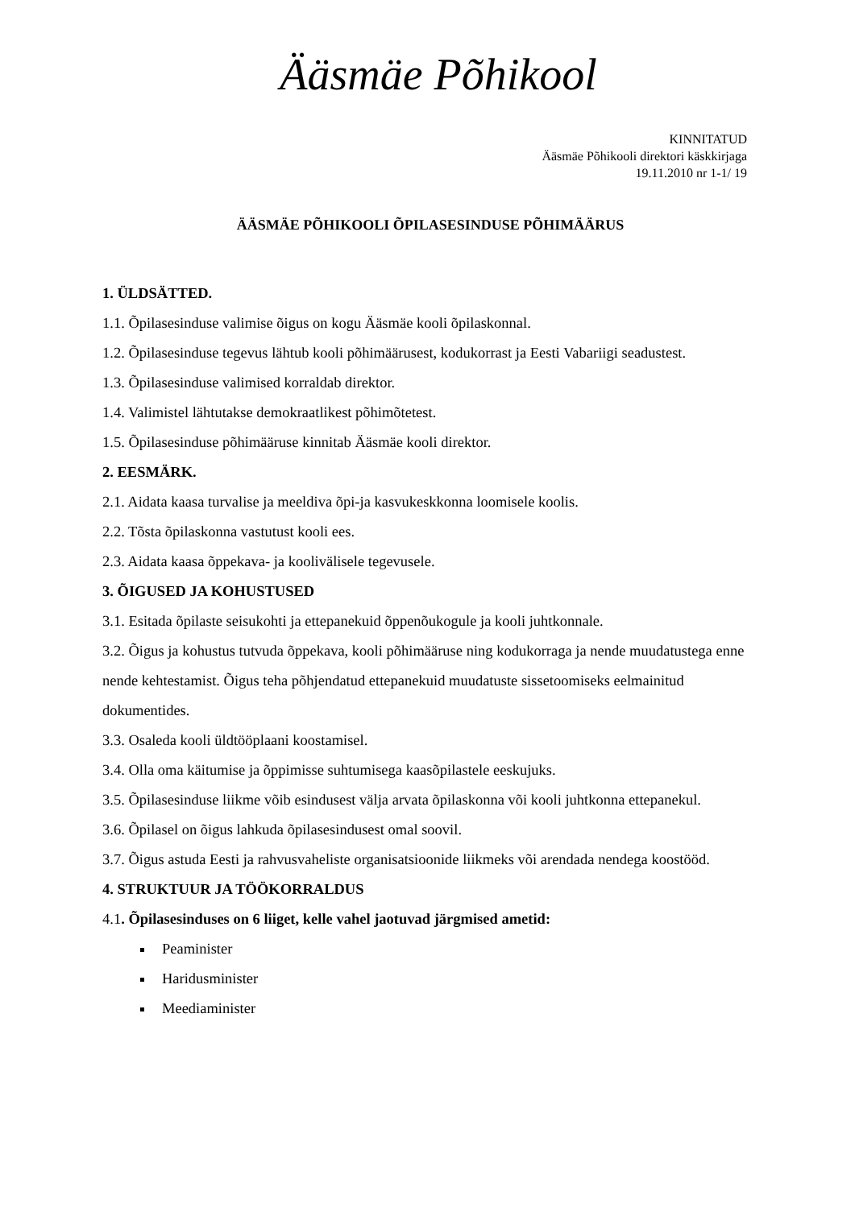Ääsmäe Põhikool
KINNITATUD
Ääsmäe Põhikooli direktori käskkirjaga
19.11.2010 nr 1-1/ 19
ÄÄSMÄE PÕHIKOOLI ÕPILASESINDUSE PÕHIMÄÄRUS
1. ÜLDSÄTTED.
1.1. Õpilasesinduse valimise õigus on kogu Ääsmäe kooli õpilaskonnal.
1.2. Õpilasesinduse tegevus lähtub kooli põhimäärusest, kodukorrast ja Eesti Vabariigi seadustest.
1.3. Õpilasesinduse valimised korraldab direktor.
1.4. Valimistel lähtutakse demokraatlikest põhimõtetest.
1.5. Õpilasesinduse põhimääruse kinnitab Ääsmäe kooli direktor.
2. EESMÄRK.
2.1. Aidata kaasa turvalise ja meeldiva õpi-ja kasvukeskkonna loomisele koolis.
2.2. Tõsta õpilaskonna vastutust kooli ees.
2.3. Aidata kaasa õppekava- ja koolivälisele tegevusele.
3. ÕIGUSED JA KOHUSTUSED
3.1. Esitada õpilaste seisukohti ja ettepanekuid õppenõukogule ja kooli juhtkonnale.
3.2. Õigus ja kohustus tutvuda õppekava, kooli põhimääruse ning kodukorraga ja nende muudatustega enne nende kehtestamist. Õigus teha põhjendatud ettepanekuid muudatuste sissetoomiseks eelmainitud dokumentides.
3.3. Osaleda kooli üldtööplaani koostamisel.
3.4. Olla oma käitumise ja õppimisse suhtumisega kaasõpilastele eeskujuks.
3.5. Õpilasesinduse liikme võib esindusest välja arvata õpilaskonna või kooli juhtkonna ettepanekul.
3.6. Õpilasel on õigus lahkuda õpilasesindusest omal soovil.
3.7. Õigus astuda Eesti ja rahvusvaheliste organisatsioonide liikmeks või arendada nendega koostööd.
4. STRUKTUUR JA TÖÖKORRALDUS
4.1. Õpilasesinduses on 6 liiget, kelle vahel jaotuvad järgmised ametid:
Peaminister
Haridusminister
Meediaminister